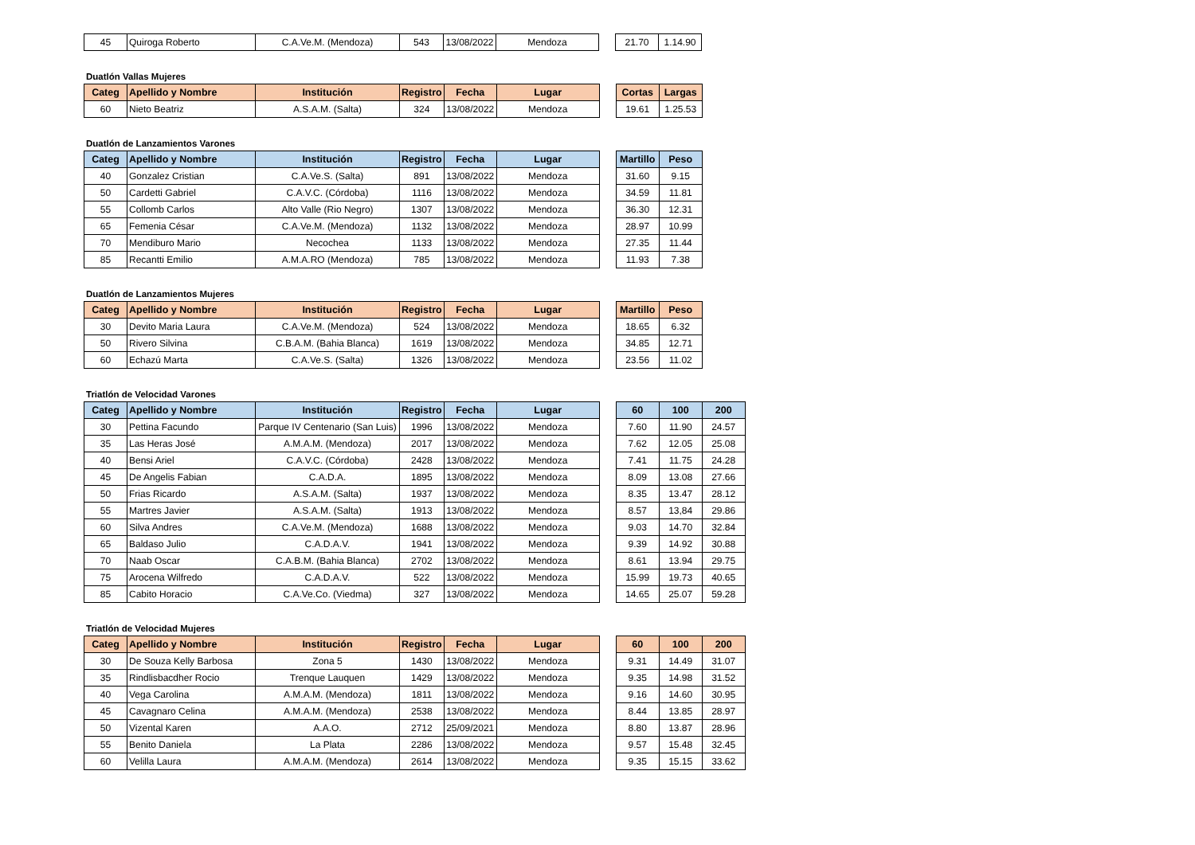| 45 | Quiroga Roberto | C.A.Ve.M. (Mendoza) | 543 | 13/08/2022 | Mendoza |
| 21.70 | 1.14.90 |
Duatlón Vallas Mujeres
| Categ | Apellido y Nombre | Institución | Registro | Fecha | Lugar |
| --- | --- | --- | --- | --- | --- |
| 60 | Nieto Beatriz | A.S.A.M. (Salta) | 324 | 13/08/2022 | Mendoza |
| Cortas | Largas |
| --- | --- |
| 19.61 | 1.25.53 |
Duatlón de Lanzamientos Varones
| Categ | Apellido y Nombre | Institución | Registro | Fecha | Lugar |
| --- | --- | --- | --- | --- | --- |
| 40 | Gonzalez Cristian | C.A.Ve.S. (Salta) | 891 | 13/08/2022 | Mendoza |
| 50 | Cardetti Gabriel | C.A.V.C. (Córdoba) | 1116 | 13/08/2022 | Mendoza |
| 55 | Collomb Carlos | Alto Valle (Rio Negro) | 1307 | 13/08/2022 | Mendoza |
| 65 | Femenia César | C.A.Ve.M. (Mendoza) | 1132 | 13/08/2022 | Mendoza |
| 70 | Mendiburo Mario | Necochea | 1133 | 13/08/2022 | Mendoza |
| 85 | Recantti Emilio | A.M.A.RO (Mendoza) | 785 | 13/08/2022 | Mendoza |
| Martillo | Peso |
| --- | --- |
| 31.60 | 9.15 |
| 34.59 | 11.81 |
| 36.30 | 12.31 |
| 28.97 | 10.99 |
| 27.35 | 11.44 |
| 11.93 | 7.38 |
Duatlón de Lanzamientos Mujeres
| Categ | Apellido y Nombre | Institución | Registro | Fecha | Lugar |
| --- | --- | --- | --- | --- | --- |
| 30 | Devito Maria Laura | C.A.Ve.M. (Mendoza) | 524 | 13/08/2022 | Mendoza |
| 50 | Rivero Silvina | C.B.A.M. (Bahia Blanca) | 1619 | 13/08/2022 | Mendoza |
| 60 | Echazú Marta | C.A.Ve.S. (Salta) | 1326 | 13/08/2022 | Mendoza |
| Martillo | Peso |
| --- | --- |
| 18.65 | 6.32 |
| 34.85 | 12.71 |
| 23.56 | 11.02 |
Triatlón de Velocidad Varones
| Categ | Apellido y Nombre | Institución | Registro | Fecha | Lugar |
| --- | --- | --- | --- | --- | --- |
| 30 | Pettina Facundo | Parque IV Centenario (San Luis) | 1996 | 13/08/2022 | Mendoza |
| 35 | Las Heras José | A.M.A.M. (Mendoza) | 2017 | 13/08/2022 | Mendoza |
| 40 | Bensi Ariel | C.A.V.C. (Córdoba) | 2428 | 13/08/2022 | Mendoza |
| 45 | De Angelis Fabian | C.A.D.A. | 1895 | 13/08/2022 | Mendoza |
| 50 | Frias Ricardo | A.S.A.M. (Salta) | 1937 | 13/08/2022 | Mendoza |
| 55 | Martres Javier | A.S.A.M. (Salta) | 1913 | 13/08/2022 | Mendoza |
| 60 | Silva Andres | C.A.Ve.M. (Mendoza) | 1688 | 13/08/2022 | Mendoza |
| 65 | Baldaso Julio | C.A.D.A.V. | 1941 | 13/08/2022 | Mendoza |
| 70 | Naab Oscar | C.A.B.M. (Bahia Blanca) | 2702 | 13/08/2022 | Mendoza |
| 75 | Arocena Wilfredo | C.A.D.A.V. | 522 | 13/08/2022 | Mendoza |
| 85 | Cabito Horacio | C.A.Ve.Co. (Viedma) | 327 | 13/08/2022 | Mendoza |
| 60 | 100 | 200 |
| --- | --- | --- |
| 7.60 | 11.90 | 24.57 |
| 7.62 | 12.05 | 25.08 |
| 7.41 | 11.75 | 24.28 |
| 8.09 | 13.08 | 27.66 |
| 8.35 | 13.47 | 28.12 |
| 8.57 | 13,84 | 29.86 |
| 9.03 | 14.70 | 32.84 |
| 9.39 | 14.92 | 30.88 |
| 8.61 | 13.94 | 29.75 |
| 15.99 | 19.73 | 40.65 |
| 14.65 | 25.07 | 59.28 |
Triatlón de Velocidad Mujeres
| Categ | Apellido y Nombre | Institución | Registro | Fecha | Lugar |
| --- | --- | --- | --- | --- | --- |
| 30 | De Souza Kelly Barbosa | Zona 5 | 1430 | 13/08/2022 | Mendoza |
| 35 | Rindlisbacdher Rocio | Trenque Lauquen | 1429 | 13/08/2022 | Mendoza |
| 40 | Vega Carolina | A.M.A.M. (Mendoza) | 1811 | 13/08/2022 | Mendoza |
| 45 | Cavagnaro Celina | A.M.A.M. (Mendoza) | 2538 | 13/08/2022 | Mendoza |
| 50 | Vizental Karen | A.A.O. | 2712 | 25/09/2021 | Mendoza |
| 55 | Benito Daniela | La Plata | 2286 | 13/08/2022 | Mendoza |
| 60 | Velilla Laura | A.M.A.M. (Mendoza) | 2614 | 13/08/2022 | Mendoza |
| 60 | 100 | 200 |
| --- | --- | --- |
| 9.31 | 14.49 | 31.07 |
| 9.35 | 14.98 | 31.52 |
| 9.16 | 14.60 | 30.95 |
| 8.44 | 13.85 | 28.97 |
| 8.80 | 13.87 | 28.96 |
| 9.57 | 15.48 | 32.45 |
| 9.35 | 15.15 | 33.62 |